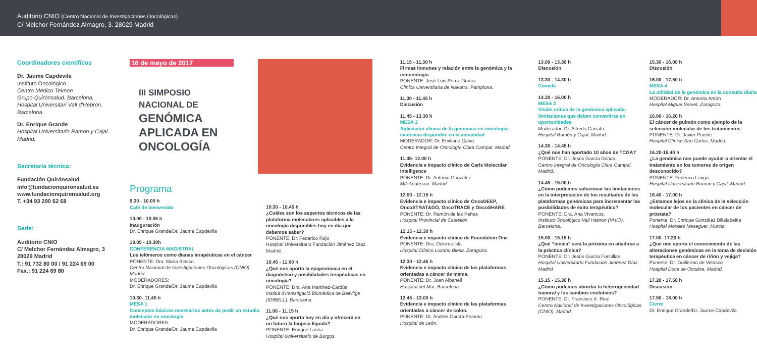Auditorio CNIO (Centro Nacional de Investigaciones Oncológicas)
C/ Melchor Fernández Almagro, 3. 28029 Madrid
Coordinadores científicos
Dr. Jaume Capdevila
Instituto Oncológico
Centro Médico Teknon
Grupo Quirónsalud. Barcelona.
Hospital Universitari Vall d'Hebron.
Barcelona.
Dr. Enrique Grande
Hospital Universitario Ramón y Cajal.
Madrid.
Secretaría técnica:
Fundación Quirónsalud
info@fundacionquironsalud.es
www.fundacionquironsalud.org
T. +34 93 290 62 68
Sede:
Auditorio CNIO
C/ Melchor Fernández Almagro, 3
28029 Madrid
T.: 91 732 80 00 / 91 224 69 00
Fax.: 91 224 69 80
16 de mayo de 2017
III SIMPOSIO
NACIONAL DE
GENÓMICA
APLICADA EN
ONCOLOGÍA
Programa
9.30 - 10.00 h
Café de bienvenida
10.00 - 10.05 h
Inauguración
Dr. Enrique Grande/Dr. Jaume Capdevila
10.05 - 10.30h
CONFERENCIA MAGISTRAL
Los telómeros como dianas terapéuticas en el cáncer
PONENTE: Dra. Maria Blasco
Centro Nacional de Investigaciones Oncológicas (CNIO). Madrid
MODERADORES:
Dr. Enrique Grande/Dr. Jaume Capdevila
10.30- 11.45 h
MESA 1
Conceptos básicos necesarios antes de pedir un estudio molecular en oncología
MODERADORES:
Dr. Enrique Grande/Dr. Jaume Capdevila
10.30 - 10.45 h
¿Cuáles son los aspectos técnicos de las plataforma moleculares aplicables a la oncología disponibles hoy en día que debemos saber?
PONENTE: Dr. Federico Rojo
Hospital Universitario Fundación Jiménez Díaz. Madrid.
10.45 - 11.00 h
¿Qué nos aporta la epigenómica en el diagnóstico y posibilidades terapéuticas en oncología?
PONENTE: Dra. Ana Martinez-Cardús
Institut d'Investigació Biomèdica de Bellvitge (IDIBELL). Barcelona
11.00 - 11.15 h
¿Qué nos aporta hoy en día y ofrecerá en un futuro la biopsia líquida?
PONENTE: Enrique Lastra
Hospital Universitario de Burgos.
11.15 - 11.30 h
Firmas inmunes y relación entre la genómica y la inmunología
PONENTE: José Luis Pérez Gracia.
Clínica Universitaria de Navarra. Pamplona.
11.30 - 11.45 h
Discusión
11.45 - 13.30 h
MESA 2
Aplicación clínica de la genómica en oncología: evidencia disponible en la actualidad
MODERADOR: Dr. Emiliano Calvo
Centro Integral de Oncología Clara Campal. Madrid.
11.45- 12.00 h
Evidencia e impacto clínico de Caris Molecular Intelligence
PONENTE: Dr. Antonio González
MD Anderson. Madrid.
12.00 - 12.15 h
Evidencia e impacto clínico de OncoDEEP, OncoSTRAT&GO, OncoTRACE y OncoSHARE
PONENTE: Dr. Ramón de las Peñas
Hospital Provincial de Castellón
12.15 - 12.30 h
Evidencia e impacto clínico de Foundation One
PONENTE: Dra. Dolores Isla
Hospital Clínico Lozano Blesa. Zaragoza.
12.30 - 12.45 h
Evidencia e impacto clínico de las plataformas orientadas a cáncer de mama.
PONENTE: Dr. Joan Albanell
Hospital del Mar. Barcelona.
12.45 - 13.00 h
Evidencia e impacto clínico de las plataformas orientadas a cáncer de colon.
PONENTE: Dr. Andrés García-Palomo
Hospital de León.
13.00 - 13.30 h
Discusión
13.30 - 14.30 h
Comida
14.30 - 16.00 h
MESA 3
Visión crítica de la genómica aplicada: limitaciones que deben convertirse en oportunidades
Moderador: Dr. Alfredo Carrato
Hospital Ramón y Cajal. Madrid.
14.30 - 14.45 h
¿Qué nos han aportado 10 años de TCGA?
PONENTE: Dr. Jesús García Donas
Centro Integral de Oncología Clara Campal. Madrid.
14.45 - 15.00 h
¿Cómo podemos solucionar las limitaciones en la interpretación de los resultados de las plataformas genómicas para incrementar las posibilidades de éxito terapéutico?
PONENTE: Dra. Ana Vivancos,
Instituto Oncológico Vall Hebron (VHIO). Barcelona.
15.00 - 15.15 h
¿Qué “ómica” será la próxima en añadirse a la práctica clínica?
PONENTE: Dr. Jesús García Foncillas
Hospital Universitario Fundación Jiménez Díaz. Madrid
15.15 - 15.30 h
¿Cómo podemos abordar la heterogeneidad tumoral y los cambios evolutivos?
PONENTE: Dr. Francisco X. Real
Centro Nacional de Investigaciones Oncológicas (CNIO). Madrid.
15.30 - 16.00 h
Discusión
16.00 - 17.50 h
MESA 4
La utilidad de la genómica en la consulta diaria
MODERADOR: Dr. Antonio Antón
Hospital Miguel Servet. Zaragoza.
16.00 - 16.20 h
El cáncer de pulmón como ejemplo de la selección molecular de los tratamientos
PONENTE: Dr. Javier Puente
Hospital Clínico San Carlos. Madrid.
16.20-16.40 h
¿La genómica nos puede ayudar a orientar el tratamiento en los tumores de origen desconocido?
PONENTE: Federico Longo
Hospital Universitario Ramon y Cajal. Madrid.
16.40 - 17.00 h
¿Estamos lejos en la clínica de la selección molecular de los pacientes en cáncer de próstata?
Ponente: Dr. Enrique González Billalabeitia
Hospital Morales Meseguer. Murcia.
17.00- 17.20 h
¿Qué nos aporta el conocimiento de las alteraciones genómicas en la toma de decisión terapéutica en cáncer de riñón y vejiga?
Ponente: Dr. Guillermo de Velasco
Hospital Doce de Octubre. Madrid.
17.20 - 17.50 h
Discusión
17.50 - 18.00 h
Cierre
Dr. Enrique Grande/Dr. Jaume Capdevila